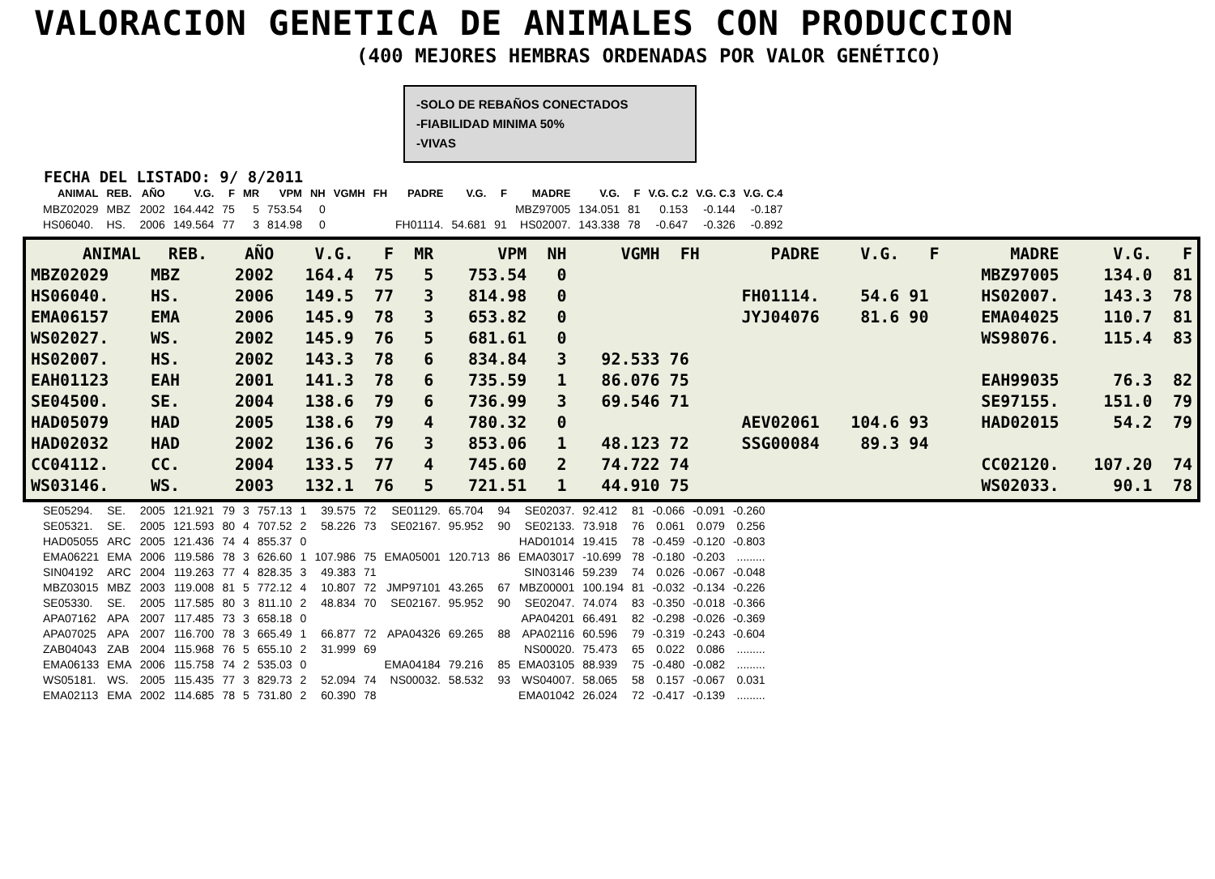VALORACION GENETICA DE ANIMALES CON PRODUCCION
(400 MEJORES HEMBRAS ORDENADAS POR VALOR GENÉTICO)
-SOLO DE REBAÑOS CONECTADOS
-FIABILIDAD MINIMA 50%
-VIVAS
FECHA DEL LISTADO: 9/ 8/2011
| ANIMAL | REB. | AÑO | V.G. | F | MR | VPM | NH | VGMH | FH | PADRE | V.G. | F | MADRE | V.G. | F | V.G. C.2 | V.G. C.3 | V.G. C.4 |
| --- | --- | --- | --- | --- | --- | --- | --- | --- | --- | --- | --- | --- | --- | --- | --- | --- | --- | --- |
| MBZ02029 | MBZ | 2002 | 164.442 | 75 | 5 | 753.54 | 0 | | | | | | MBZ97005 | 134.051 | 81 | 0.153 | -0.144 | -0.187 |
| HS06040. | HS. | 2006 | 149.564 | 77 | 3 | 814.98 | 0 | | | FH01114. | 54.681 | 91 | HS02007. | 143.338 | 78 | -0.647 | -0.326 | -0.892 |
| ANIMAL | REB. | AÑO | V.G. | F | MR | VPM | NH | VGMH | FH | PADRE | V.G. | F | MADRE | V.G. | F |
| --- | --- | --- | --- | --- | --- | --- | --- | --- | --- | --- | --- | --- | --- | --- | --- |
| MBZ02029 | MBZ | 2002 | 164.4 | 75 | 5 | 753.54 | 0 | | | | | | MBZ97005 | 134.0 | 81 |
| HS06040. | HS. | 2006 | 149.5 | 77 | 3 | 814.98 | 0 | | | FH01114. | 54.6 | 91 | HS02007. | 143.3 | 78 |
| EMA06157 | EMA | 2006 | 145.9 | 78 | 3 | 653.82 | 0 | | | JYJ04076 | 81.6 | 90 | EMA04025 | 110.7 | 81 |
| WS02027. | WS. | 2002 | 145.9 | 76 | 5 | 681.61 | 0 | | | | | | WS98076. | 115.4 | 83 |
| HS02007. | HS. | 2002 | 143.3 | 78 | 6 | 834.84 | 3 | 92.533 | 76 | | | | | | |
| EAH01123 | EAH | 2001 | 141.3 | 78 | 6 | 735.59 | 1 | 86.076 | 75 | | | | EAH99035 | 76.3 | 82 |
| SE04500. | SE. | 2004 | 138.6 | 79 | 6 | 736.99 | 3 | 69.546 | 71 | | | | SE97155. | 151.0 | 79 |
| HAD05079 | HAD | 2005 | 138.6 | 79 | 4 | 780.32 | 0 | | | AEV02061 | 104.6 | 93 | HAD02015 | 54.2 | 79 |
| HAD02032 | HAD | 2002 | 136.6 | 76 | 3 | 853.06 | 1 | 48.123 | 72 | SSG00084 | 89.3 | 94 | | | |
| CC04112. | CC. | 2004 | 133.5 | 77 | 4 | 745.60 | 2 | 74.722 | 74 | | | | CC02120. | 107.20 | 74 |
| WS03146. | WS. | 2003 | 132.1 | 76 | 5 | 721.51 | 1 | 44.910 | 75 | | | | WS02033. | 90.1 | 78 |
| SE05294. | SE. | 2005 | 121.921 | 79 | 3 | 757.13 | 1 | 39.575 | 72 | SE01129. | 65.704 | 94 | SE02037. | 92.412 | 81 | -0.066 | -0.091 | -0.260 |
| SE05321. | SE. | 2005 | 121.593 | 80 | 4 | 707.52 | 2 | 58.226 | 73 | SE02167. | 95.952 | 90 | SE02133. | 73.918 | 76 | 0.061 | 0.079 | 0.256 |
| HAD05055 | ARC | 2005 | 121.436 | 74 | 4 | 855.37 | 0 | | | | | | HAD01014 | 19.415 | 78 | -0.459 | -0.120 | -0.803 |
| EMA06221 | EMA | 2006 | 119.586 | 78 | 3 | 626.60 | 1 | 107.986 | 75 | EMA05001 | 120.713 | 86 | EMA03017 | -10.699 | 78 | -0.180 | -0.203 | ......... |
| SIN04192 | ARC | 2004 | 119.263 | 77 | 4 | 828.35 | 3 | 49.383 | 71 | | | | SIN03146 | 59.239 | 74 | 0.026 | -0.067 | -0.048 |
| MBZ03015 | MBZ | 2003 | 119.008 | 81 | 5 | 772.12 | 4 | 10.807 | 72 | JMP97101 | 43.265 | 67 | MBZ00001 | 100.194 | 81 | -0.032 | -0.134 | -0.226 |
| SE05330. | SE. | 2005 | 117.585 | 80 | 3 | 811.10 | 2 | 48.834 | 70 | SE02167. | 95.952 | 90 | SE02047. | 74.074 | 83 | -0.350 | -0.018 | -0.366 |
| APA07162 | APA | 2007 | 117.485 | 73 | 3 | 658.18 | 0 | | | | | | APA04201 | 66.491 | 82 | -0.298 | -0.026 | -0.369 |
| APA07025 | APA | 2007 | 116.700 | 78 | 3 | 665.49 | 1 | 66.877 | 72 | APA04326 | 69.265 | 88 | APA02116 | 60.596 | 79 | -0.319 | -0.243 | -0.604 |
| ZAB04043 | ZAB | 2004 | 115.968 | 76 | 5 | 655.10 | 2 | 31.999 | 69 | | | | NS00020. | 75.473 | 65 | 0.022 | 0.086 | ......... |
| EMA06133 | EMA | 2006 | 115.758 | 74 | 2 | 535.03 | 0 | | | EMA04184 | 79.216 | 85 | EMA03105 | 88.939 | 75 | -0.480 | -0.082 | ......... |
| WS05181. | WS. | 2005 | 115.435 | 77 | 3 | 829.73 | 2 | 52.094 | 74 | NS00032. | 58.532 | 93 | WS04007. | 58.065 | 58 | 0.157 | -0.067 | 0.031 |
| EMA02113 | EMA | 2002 | 114.685 | 78 | 5 | 731.80 | 2 | 60.390 | 78 | | | | EMA01042 | 26.024 | 72 | -0.417 | -0.139 | ......... |